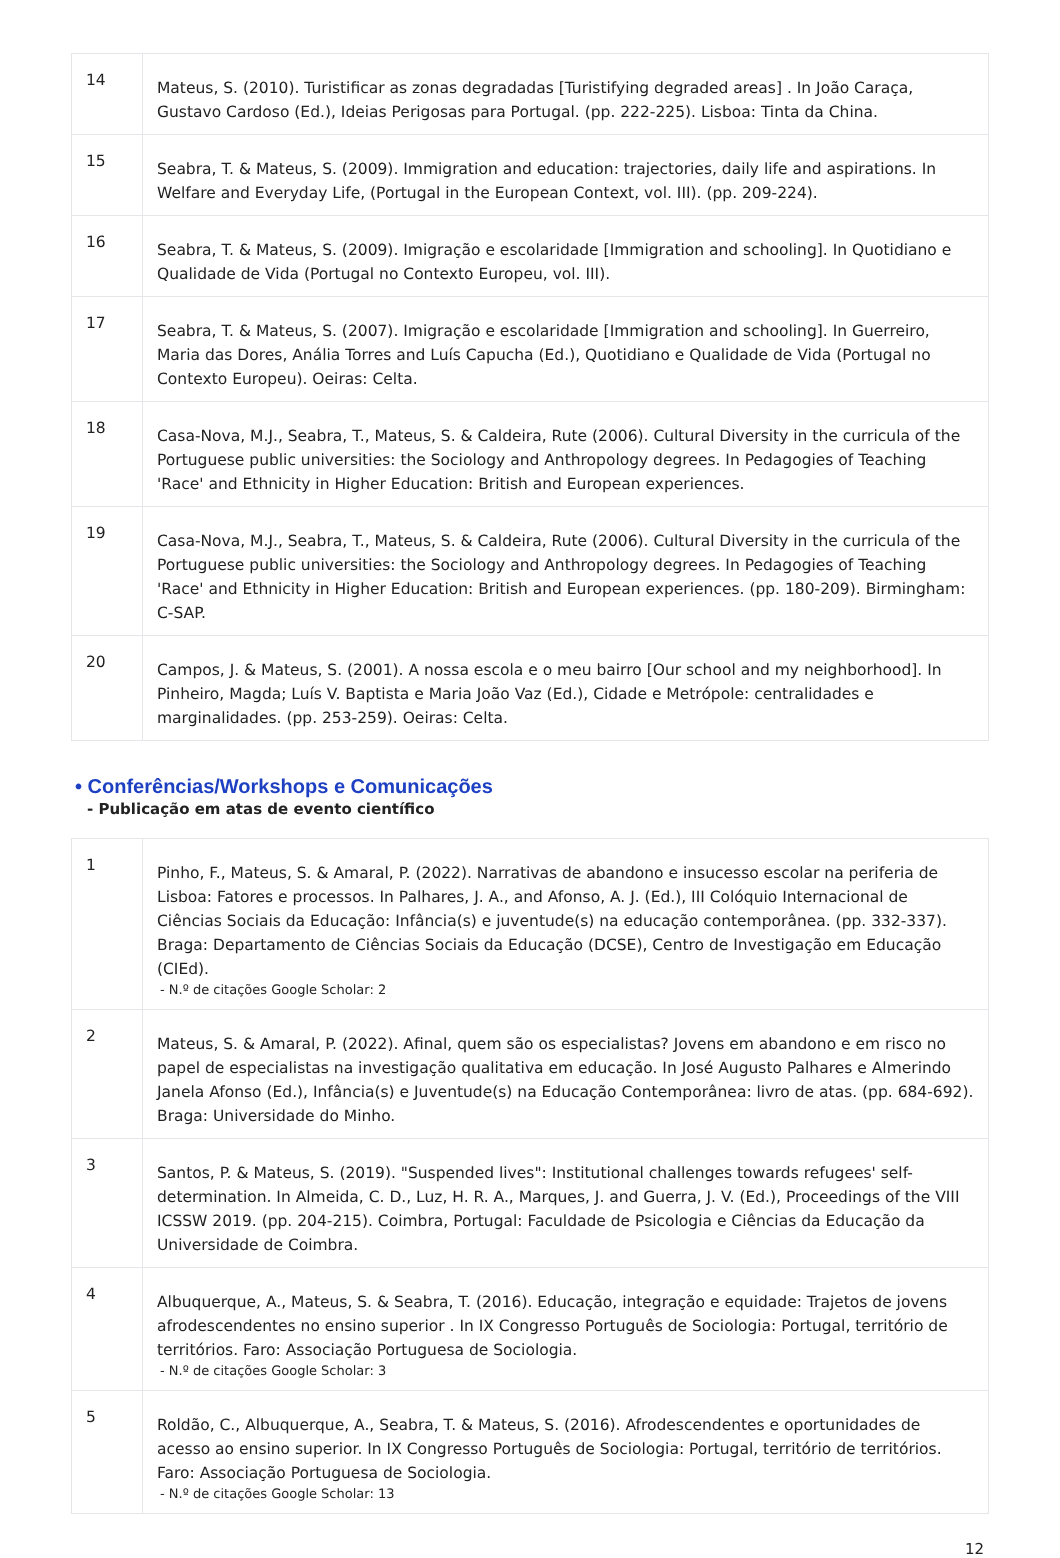| 14 | Mateus, S. (2010). Turistificar as zonas degradadas [Turistifying degraded areas] . In João Caraça, Gustavo Cardoso (Ed.), Ideias Perigosas para Portugal. (pp. 222-225). Lisboa: Tinta da China. |
| 15 | Seabra, T. & Mateus, S. (2009). Immigration and education: trajectories, daily life and aspirations. In Welfare and Everyday Life, (Portugal in the European Context, vol. III). (pp. 209-224). |
| 16 | Seabra, T. & Mateus, S. (2009). Imigração e escolaridade [Immigration and schooling]. In Quotidiano e Qualidade de Vida (Portugal no Contexto Europeu, vol. III). |
| 17 | Seabra, T. & Mateus, S. (2007). Imigração e escolaridade [Immigration and schooling]. In Guerreiro, Maria das Dores, Anália Torres and Luís Capucha (Ed.), Quotidiano e Qualidade de Vida (Portugal no Contexto Europeu). Oeiras: Celta. |
| 18 | Casa-Nova, M.J., Seabra, T., Mateus, S. & Caldeira, Rute (2006). Cultural Diversity in the curricula of the Portuguese public universities: the Sociology and Anthropology degrees. In Pedagogies of Teaching 'Race' and Ethnicity in Higher Education: British and European experiences. |
| 19 | Casa-Nova, M.J., Seabra, T., Mateus, S. & Caldeira, Rute (2006). Cultural Diversity in the curricula of the Portuguese public universities: the Sociology and Anthropology degrees. In Pedagogies of Teaching 'Race' and Ethnicity in Higher Education: British and European experiences. (pp. 180-209). Birmingham: C-SAP. |
| 20 | Campos, J. & Mateus, S. (2001). A nossa escola e o meu bairro [Our school and my neighborhood]. In Pinheiro, Magda; Luís V. Baptista e Maria João Vaz (Ed.), Cidade e Metrópole: centralidades e marginalidades. (pp. 253-259). Oeiras: Celta. |
• Conferências/Workshops e Comunicações
- Publicação em atas de evento científico
| 1 | Pinho, F., Mateus, S. & Amaral, P. (2022). Narrativas de abandono e insucesso escolar na periferia de Lisboa: Fatores e processos. In Palhares, J. A., and Afonso, A. J. (Ed.), III Colóquio Internacional de Ciências Sociais da Educação: Infância(s) e juventude(s) na educação contemporânea. (pp. 332-337). Braga: Departamento de Ciências Sociais da Educação (DCSE), Centro de Investigação em Educação (CIEd). - N.º de citações Google Scholar: 2 |
| 2 | Mateus, S. & Amaral, P. (2022). Afinal, quem são os especialistas? Jovens em abandono e em risco no papel de especialistas na investigação qualitativa em educação. In José Augusto Palhares e Almerindo Janela Afonso (Ed.), Infância(s) e Juventude(s) na Educação Contemporânea: livro de atas. (pp. 684-692). Braga: Universidade do Minho. |
| 3 | Santos, P. & Mateus, S. (2019). "Suspended lives": Institutional challenges towards refugees' self-determination. In Almeida, C. D., Luz, H. R. A., Marques, J. and Guerra, J. V. (Ed.), Proceedings of the VIII ICSSW 2019. (pp. 204-215). Coimbra, Portugal: Faculdade de Psicologia e Ciências da Educação da Universidade de Coimbra. |
| 4 | Albuquerque, A., Mateus, S. & Seabra, T. (2016). Educação, integração e equidade: Trajetos de jovens afrodescendentes no ensino superior . In IX Congresso Português de Sociologia: Portugal, território de territórios. Faro: Associação Portuguesa de Sociologia. - N.º de citações Google Scholar: 3 |
| 5 | Roldão, C., Albuquerque, A., Seabra, T. & Mateus, S. (2016). Afrodescendentes e oportunidades de acesso ao ensino superior. In IX Congresso Português de Sociologia: Portugal, território de territórios. Faro: Associação Portuguesa de Sociologia. - N.º de citações Google Scholar: 13 |
12